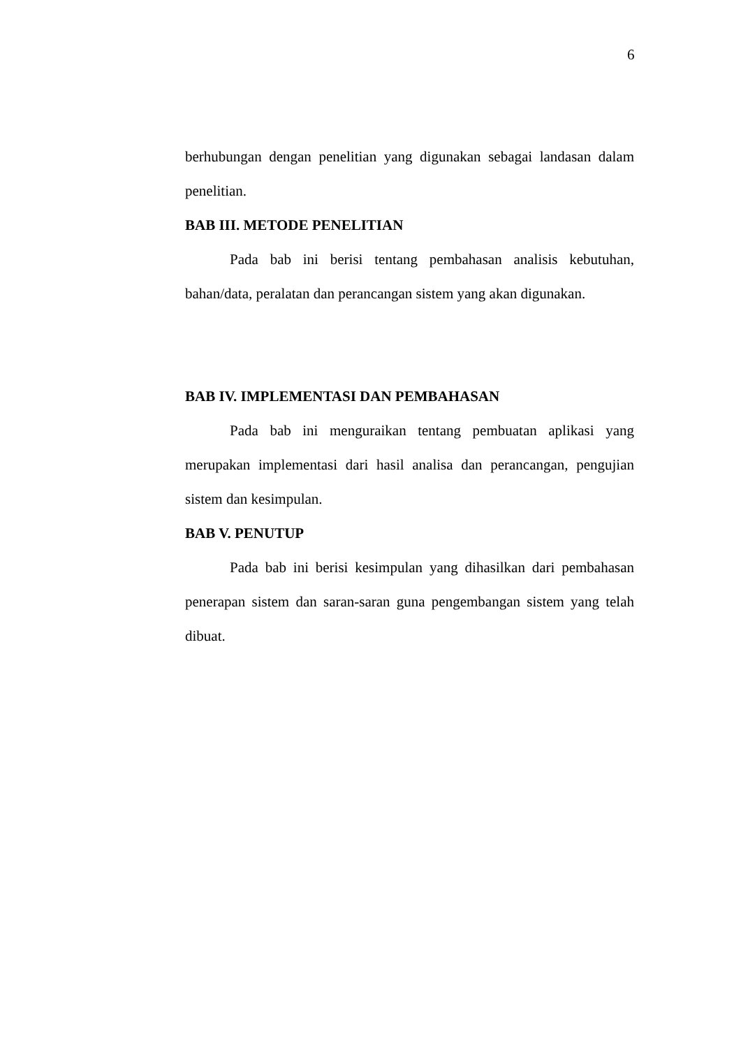6
berhubungan dengan penelitian yang digunakan sebagai landasan dalam penelitian.
BAB III. METODE PENELITIAN
Pada bab ini berisi tentang pembahasan analisis kebutuhan, bahan/data, peralatan dan perancangan sistem yang akan digunakan.
BAB IV. IMPLEMENTASI DAN PEMBAHASAN
Pada bab ini menguraikan tentang pembuatan aplikasi yang merupakan implementasi dari hasil analisa dan perancangan, pengujian sistem dan kesimpulan.
BAB V. PENUTUP
Pada bab ini berisi kesimpulan yang dihasilkan dari pembahasan penerapan sistem dan saran-saran guna pengembangan sistem yang telah dibuat.